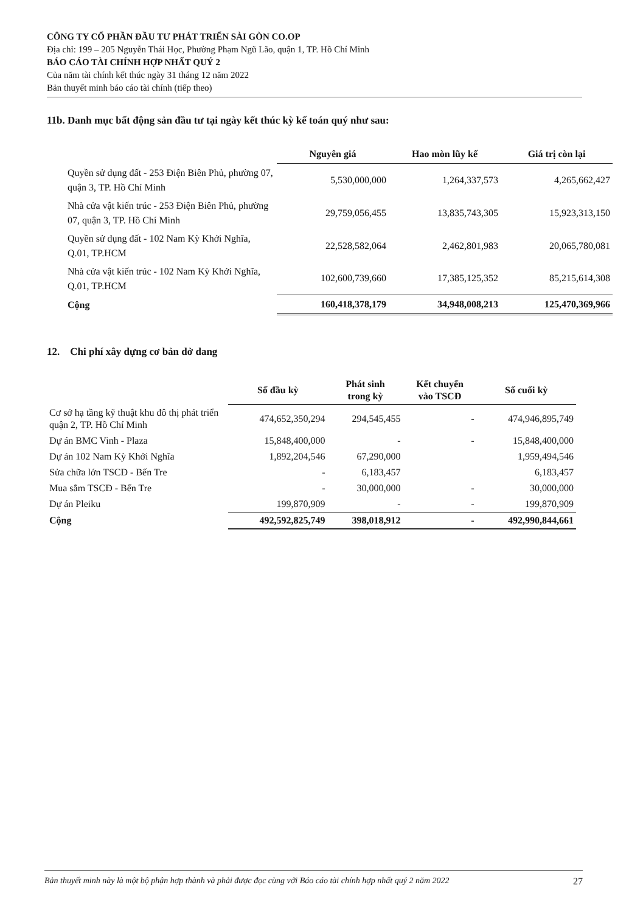CÔNG TY CỔ PHẦN ĐẦU TƯ PHÁT TRIỂN SÀI GÒN CO.OP
Địa chỉ: 199 – 205 Nguyễn Thái Học, Phường Phạm Ngũ Lão, quận 1, TP. Hồ Chí Minh
BÁO CÁO TÀI CHÍNH HỢP NHẤT QUÝ 2
Của năm tài chính kết thúc ngày 31 tháng 12 năm 2022
Bản thuyết minh báo cáo tài chính (tiếp theo)
11b. Danh mục bất động sản đầu tư tại ngày kết thúc kỳ kế toán quý như sau:
| | Nguyên giá | Hao mòn lũy kế | Giá trị còn lại |
| Quyền sử dụng đất - 253 Điện Biên Phủ, phường 07, quận 3, TP. Hồ Chí Minh | 5,530,000,000 | 1,264,337,573 | 4,265,662,427 |
| Nhà cửa vật kiến trúc - 253 Điện Biên Phủ, phường 07, quận 3, TP. Hồ Chí Minh | 29,759,056,455 | 13,835,743,305 | 15,923,313,150 |
| Quyền sử dụng đất - 102 Nam Kỳ Khởi Nghĩa, Q.01, TP.HCM | 22,528,582,064 | 2,462,801,983 | 20,065,780,081 |
| Nhà cửa vật kiến trúc - 102 Nam Kỳ Khởi Nghĩa, Q.01, TP.HCM | 102,600,739,660 | 17,385,125,352 | 85,215,614,308 |
| Cộng | 160,418,378,179 | 34,948,008,213 | 125,470,369,966 |
12. Chi phí xây dựng cơ bản dở dang
| | Số đầu kỳ | Phát sinh trong kỳ | Kết chuyển vào TSCĐ | Số cuối kỳ |
| Cơ sở hạ tầng kỹ thuật khu đô thị phát triển quận 2, TP. Hồ Chí Minh | 474,652,350,294 | 294,545,455 | - | 474,946,895,749 |
| Dự án BMC Vinh - Plaza | 15,848,400,000 | - | - | 15,848,400,000 |
| Dự án 102 Nam Kỳ Khởi Nghĩa | 1,892,204,546 | 67,290,000 | | 1,959,494,546 |
| Sửa chữa lớn TSCĐ - Bến Tre | - | 6,183,457 | | 6,183,457 |
| Mua sắm TSCĐ - Bến Tre | - | 30,000,000 | - | 30,000,000 |
| Dự án Pleiku | 199,870,909 | - | - | 199,870,909 |
| Cộng | 492,592,825,749 | 398,018,912 | - | 492,990,844,661 |
Bản thuyết minh này là một bộ phận hợp thành và phải được đọc cùng với Báo cáo tài chính hợp nhất quý 2 năm 2022 27